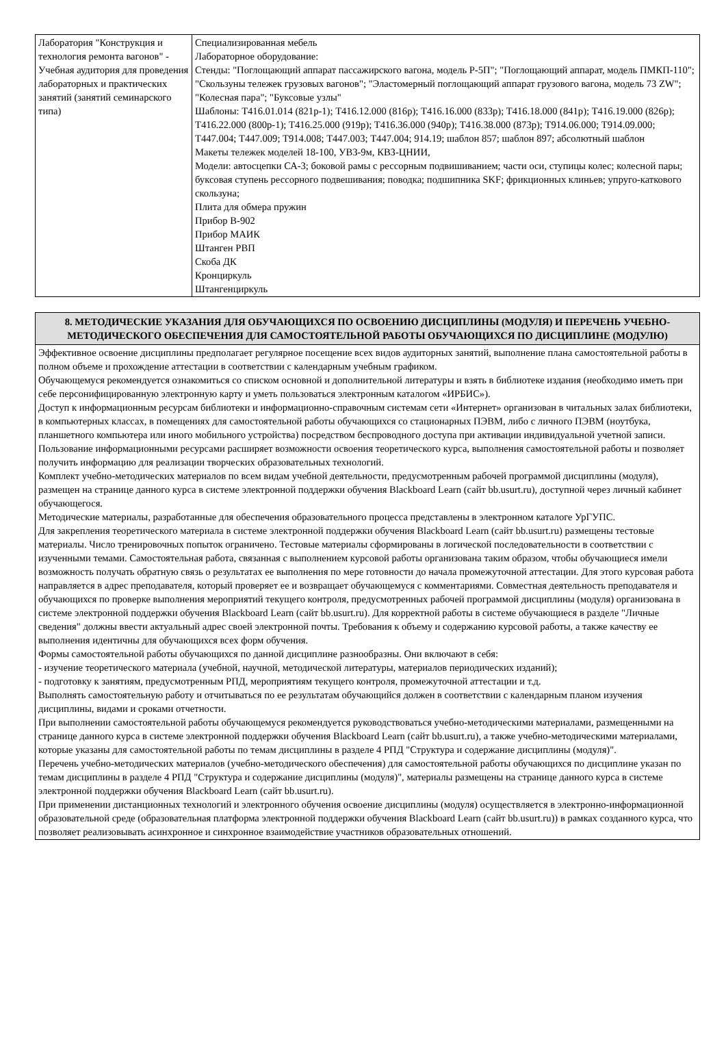| Лаборатория "Конструкция и технология ремонта вагонов" - Учебная аудитория для проведения лабораторных и практических занятий (занятий семинарского типа) | Специализированная мебель Лабораторное оборудование: Стенды: "Поглощающий аппарат пассажирского вагона, модель Р-5П"; "Поглощающий аппарат, модель ПМКП-110"; "Скользуны тележек грузовых вагонов"; "Эластомерный поглощающий аппарат грузового вагона, модель 73 ZW"; "Колесная пара"; "Буксовые узлы" Шаблоны: Т416.01.014 (821р-1); Т416.12.000 (816р); Т416.16.000 (833р); Т416.18.000 (841р); Т416.19.000 (826р); Т416.22.000 (800р-1); Т416.25.000 (919р); Т416.36.000 (940р); Т416.38.000 (873р); Т914.06.000; Т914.09.000; Т447.004; Т447.009; Т914.008; Т447.003; Т447.004; 914.19; шаблон 857; шаблон 897; абсолютный шаблон Макеты тележек моделей 18-100, УВЗ-9м, КВЗ-ЦНИИ, Модели: автосцепки СА-3; боковой рамы с рессорным подвишиванием; части оси, ступицы колес; колесной пары; буксовая ступень рессорного подвешивания; поводка; подшипника SKF; фрикционных клиньев; упруго-каткового скользуна; Плита для обмера пружин Прибор В-902 Прибор МАИК Штанген РВП Скоба ДК Кронциркуль Штангенциркуль |
| 8. МЕТОДИЧЕСКИЕ УКАЗАНИЯ ДЛЯ ОБУЧАЮЩИХСЯ ПО ОСВОЕНИЮ ДИСЦИПЛИНЫ (МОДУЛЯ) И ПЕРЕЧЕНЬ УЧЕБНО-МЕТОДИЧЕСКОГО ОБЕСПЕЧЕНИЯ ДЛЯ САМОСТОЯТЕЛЬНОЙ РАБОТЫ ОБУЧАЮЩИХСЯ ПО ДИСЦИПЛИНЕ (МОДУЛЮ) |
| Эффективное освоение дисциплины предполагает регулярное посещение всех видов аудиторных занятий, выполнение плана самостоятельной работы в полном объеме и прохождение аттестации в соответствии с календарным учебным графиком. Обучающемуся рекомендуется ознакомиться со списком основной и дополнительной литературы и взять в библиотеке издания (необходимо иметь при себе персонифицированную электронную карту и уметь пользоваться электронным каталогом «ИРБИС»). Доступ к информационным ресурсам библиотеки и информационно-справочным системам сети «Интернет» организован в читальных залах библиотеки, в компьютерных классах, в помещениях для самостоятельной работы обучающихся со стационарных ПЭВМ, либо с личного ПЭВМ (ноутбука, планшетного компьютера или иного мобильного устройства) посредством беспроводного доступа при активации индивидуальной учетной записи. Пользование информационными ресурсами расширяет возможности освоения теоретического курса, выполнения самостоятельной работы и позволяет получить информацию для реализации творческих образовательных технологий. Комплект учебно-методических материалов по всем видам учебной деятельности, предусмотренным рабочей программой дисциплины (модуля), размещен на странице данного курса в системе электронной поддержки обучения Blackboard Learn (сайт bb.usurt.ru), доступной через личный кабинет обучающегося. Методические материалы, разработанные для обеспечения образовательного процесса представлены в электронном каталоге УрГУПС. Для закрепления теоретического материала в системе электронной поддержки обучения Blackboard Learn (сайт bb.usurt.ru) размещены тестовые материалы. Число тренировочных попыток ограничено. Тестовые материалы сформированы в логической последовательности в соответствии с изученными темами. Самостоятельная работа, связанная с выполнением курсовой работы организована таким образом, чтобы обучающиеся имели возможность получать обратную связь о результатах ее выполнения по мере готовности до начала промежуточной аттестации. Для этого курсовая работа направляется в адрес преподавателя, который проверяет ее и возвращает обучающемуся с комментариями. Совместная деятельность преподавателя и обучающихся по проверке выполнения мероприятий текущего контроля, предусмотренных рабочей программой дисциплины (модуля) организована в системе электронной поддержки обучения Blackboard Learn (сайт bb.usurt.ru). Для корректной работы в системе обучающиеся в разделе "Личные сведения" должны ввести актуальный адрес своей электронной почты. Требования к объему и содержанию курсовой работы, а также качеству ее выполнения идентичны для обучающихся всех форм обучения. Формы самостоятельной работы обучающихся по данной дисциплине разнообразны. Они включают в себя: - изучение теоретического материала (учебной, научной, методической литературы, материалов периодических изданий); - подготовку к занятиям, предусмотренным РПД, мероприятиям текущего контроля, промежуточной аттестации и т.д. Выполнять самостоятельную работу и отчитываться по ее результатам обучающийся должен в соответствии с календарным планом изучения дисциплины, видами и сроками отчетности. При выполнении самостоятельной работы обучающемуся рекомендуется руководствоваться учебно-методическими материалами, размещенными на странице данного курса в системе электронной поддержки обучения Blackboard Learn (сайт bb.usurt.ru), а также учебно-методическими материалами, которые указаны для самостоятельной работы по темам дисциплины в разделе 4 РПД "Структура и содержание дисциплины (модуля)". Перечень учебно-методических материалов (учебно-методического обеспечения) для самостоятельной работы обучающихся по дисциплине указан по темам дисциплины в разделе 4 РПД "Структура и содержание дисциплины (модуля)", материалы размещены на странице данного курса в системе электронной поддержки обучения Blackboard Learn (сайт bb.usurt.ru). При применении дистанционных технологий и электронного обучения освоение дисциплины (модуля) осуществляется в электронно-информационной образовательной среде (образовательная платформа электронной поддержки обучения Blackboard Learn (сайт bb.usurt.ru)) в рамках созданного курса, что позволяет реализовывать асинхронное и синхронное взаимодействие участников образовательных отношений. |